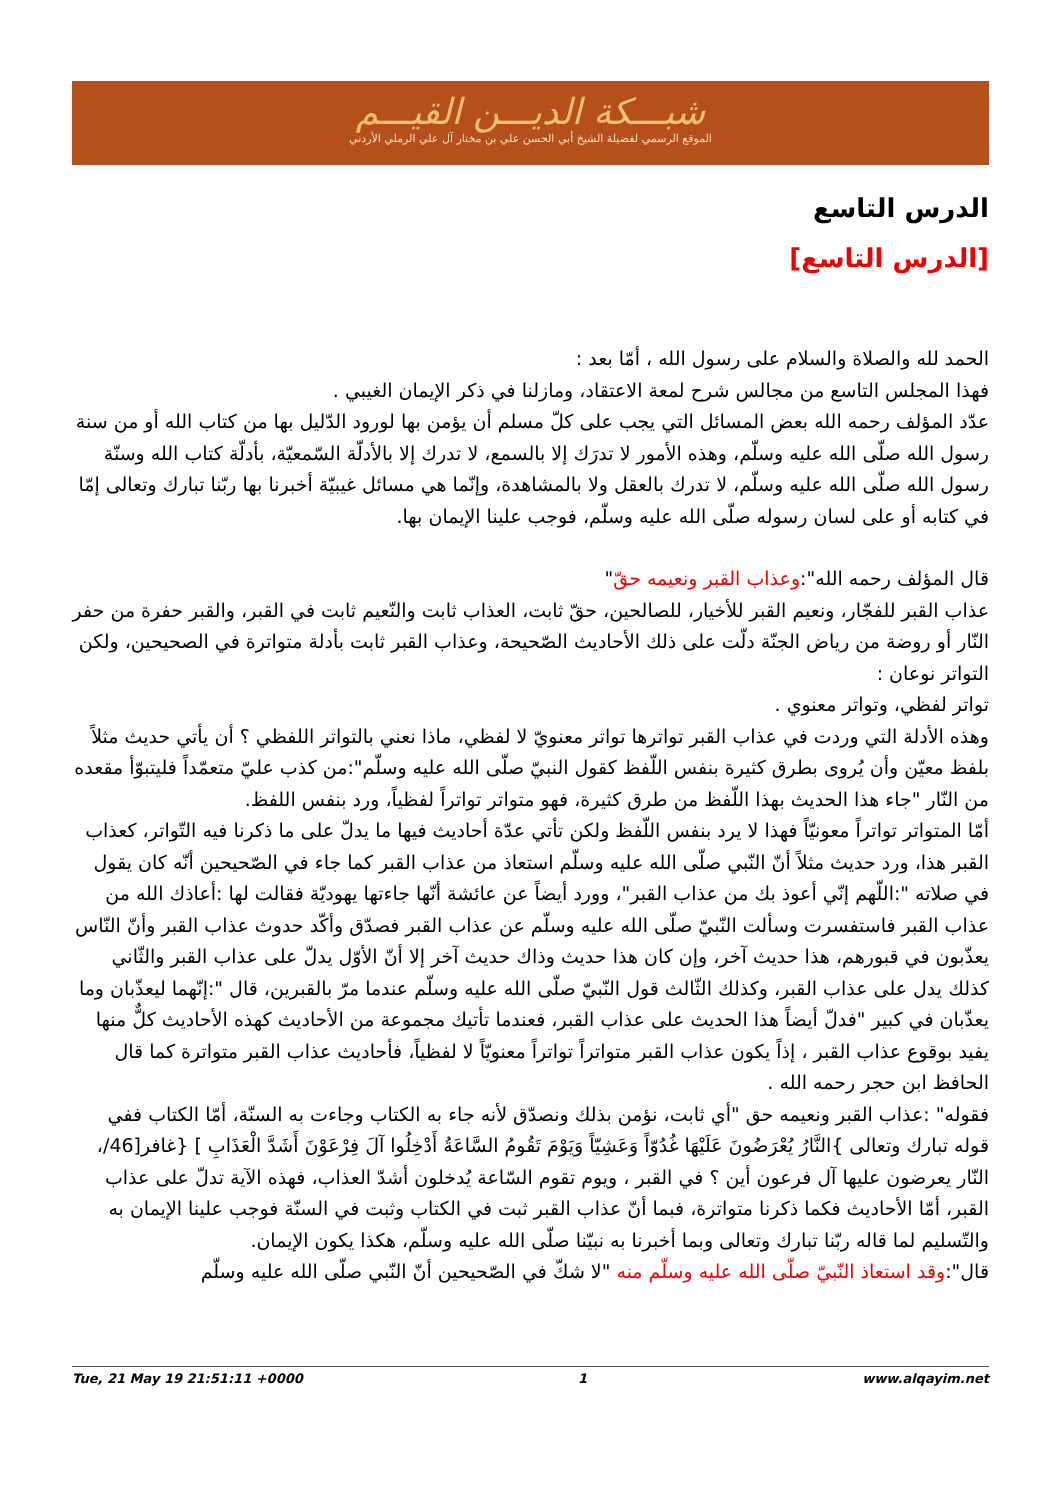شبـــكة الديـــن القيـــم
الموقع الرسمي لفضيلة الشيخ أبي الحسن علي بن مختار آل علي الرملي الأردني
الدرس التاسع
[الدرس التاسع]
الحمد لله والصلاة والسلام على رسول الله ، أمّا بعد :
فهذا المجلس التاسع من مجالس شرح لمعة الاعتقاد، ومازلنا في ذكر الإيمان الغيبي .
عدّد المؤلف رحمه الله بعض المسائل التي يجب على كلّ مسلم أن يؤمن بها لورود الدّليل بها من كتاب الله أو من سنة رسول الله صلّى الله عليه وسلّم، وهذه الأمور لا تدرَك إلا بالسمع، لا تدرك إلا بالأدلّة السّمعيّة، بأدلّة كتاب الله وسنّة رسول الله صلّى الله عليه وسلّم، لا تدرك بالعقل ولا بالمشاهدة، وإنّما هي مسائل غيبيّة أخبرنا بها ربّنا تبارك وتعالى إمّا في كتابه أو على لسان رسوله صلّى الله عليه وسلّم، فوجب علينا الإيمان بها.
قال المؤلف رحمه الله":وعذاب القبر ونعيمه حقّ"
عذاب القبر للفجّار، ونعيم القبر للأخيار، للصالحين، حقّ ثابت، العذاب ثابت والنّعيم ثابت في القبر، والقبر حفرة من حفر النّار أو روضة من رياض الجنّة دلّت على ذلك الأحاديث الصّحيحة، وعذاب القبر ثابت بأدلة متواترة في الصحيحين، ولكن التواتر نوعان :
تواتر لفظي، وتواتر معنوي .
وهذه الأدلة التي وردت في عذاب القبر تواترها تواتر معنويّ لا لفظي، ماذا نعني بالتواتر اللفظي ؟ أن يأتي حديث مثلاً بلفظ معيّن وأن يُروى بطرق كثيرة بنفس اللّفظ كقول النبيّ صلّى الله عليه وسلّم":من كذب عليّ متعمّداً فليتبوّأ مقعده من النّار "جاء هذا الحديث بهذا اللّفظ من طرق كثيرة، فهو متواتر تواتراً لفظياً، ورد بنفس اللفظ.
أمّا المتواتر تواتراً معونيّاً فهذا لا يرد بنفس اللّفظ ولكن تأتي عدّة أحاديث فيها ما يدلّ على ما ذكرنا فيه التّواتر، كعذاب القبر هذا، ورد حديث مثلاً أنّ النّبي صلّى الله عليه وسلّم استعاذ من عذاب القبر كما جاء في الصّحيحين أنّه كان يقول في صلاته ":اللّهم إنّي أعوذ بك من عذاب القبر"، وورد أيضاً عن عائشة أنّها جاءتها يهوديّة فقالت لها :أعاذك الله من عذاب القبر فاستفسرت وسألت النّبيّ صلّى الله عليه وسلّم عن عذاب القبر فصدّق وأكّد حدوث عذاب القبر وأنّ النّاس يعذّبون في قبورهم، هذا حديث آخر، وإن كان هذا حديث وذاك حديث آخر إلا أنّ الأوّل يدلّ على عذاب القبر والثّاني كذلك يدل على عذاب القبر، وكذلك الثّالث قول النّبيّ صلّى الله عليه وسلّم عندما مرّ بالقبرين، قال ":إنّهما ليعذّبان وما يعذّبان في كبير "فدلّ أيضاً هذا الحديث على عذاب القبر، فعندما تأتيك مجموعة من الأحاديث كهذه الأحاديث كلٌّ منها يفيد بوقوع عذاب القبر ، إذاً يكون عذاب القبر متواتراً تواتراً معنويّاً لا لفظياً، فأحاديث عذاب القبر متواترة كما قال الحافظ ابن حجر رحمه الله .
فقوله" :عذاب القبر ونعيمه حق "أي ثابت، نؤمن بذلك ونصدّق لأنه جاء به الكتاب وجاءت به السنّة، أمّا الكتاب ففي قوله تبارك وتعالى }النَّارُ يُعْرَضُونَ عَلَيْهَا غُدُوّاً وَعَشِيّاً وَيَوْمَ تَقُومُ السَّاعَةُ أَدْخِلُوا آلَ فِرْعَوْنَ أَشَدَّ الْعَذَابِ ] {غافر[46/، النّار يعرضون عليها آل فرعون أين ؟ في القبر ، ويوم تقوم السّاعة يُدخلون أشدّ العذاب، فهذه الآية تدلّ على عذاب القبر، أمّا الأحاديث فكما ذكرنا متواترة، فبما أنّ عذاب القبر ثبت في الكتاب وثبت في السنّة فوجب علينا الإيمان به والتّسليم لما قاله ربّنا تبارك وتعالى وبما أخبرنا به نبيّنا صلّى الله عليه وسلّم، هكذا يكون الإيمان.
قال":وقد استعاذ النّبيّ صلّى الله عليه وسلّم منه "لا شكّ في الصّحيحين أنّ النّبي صلّى الله عليه وسلّم
Tue, 21 May 19 21:51:11 +0000 1 www.alqayim.net